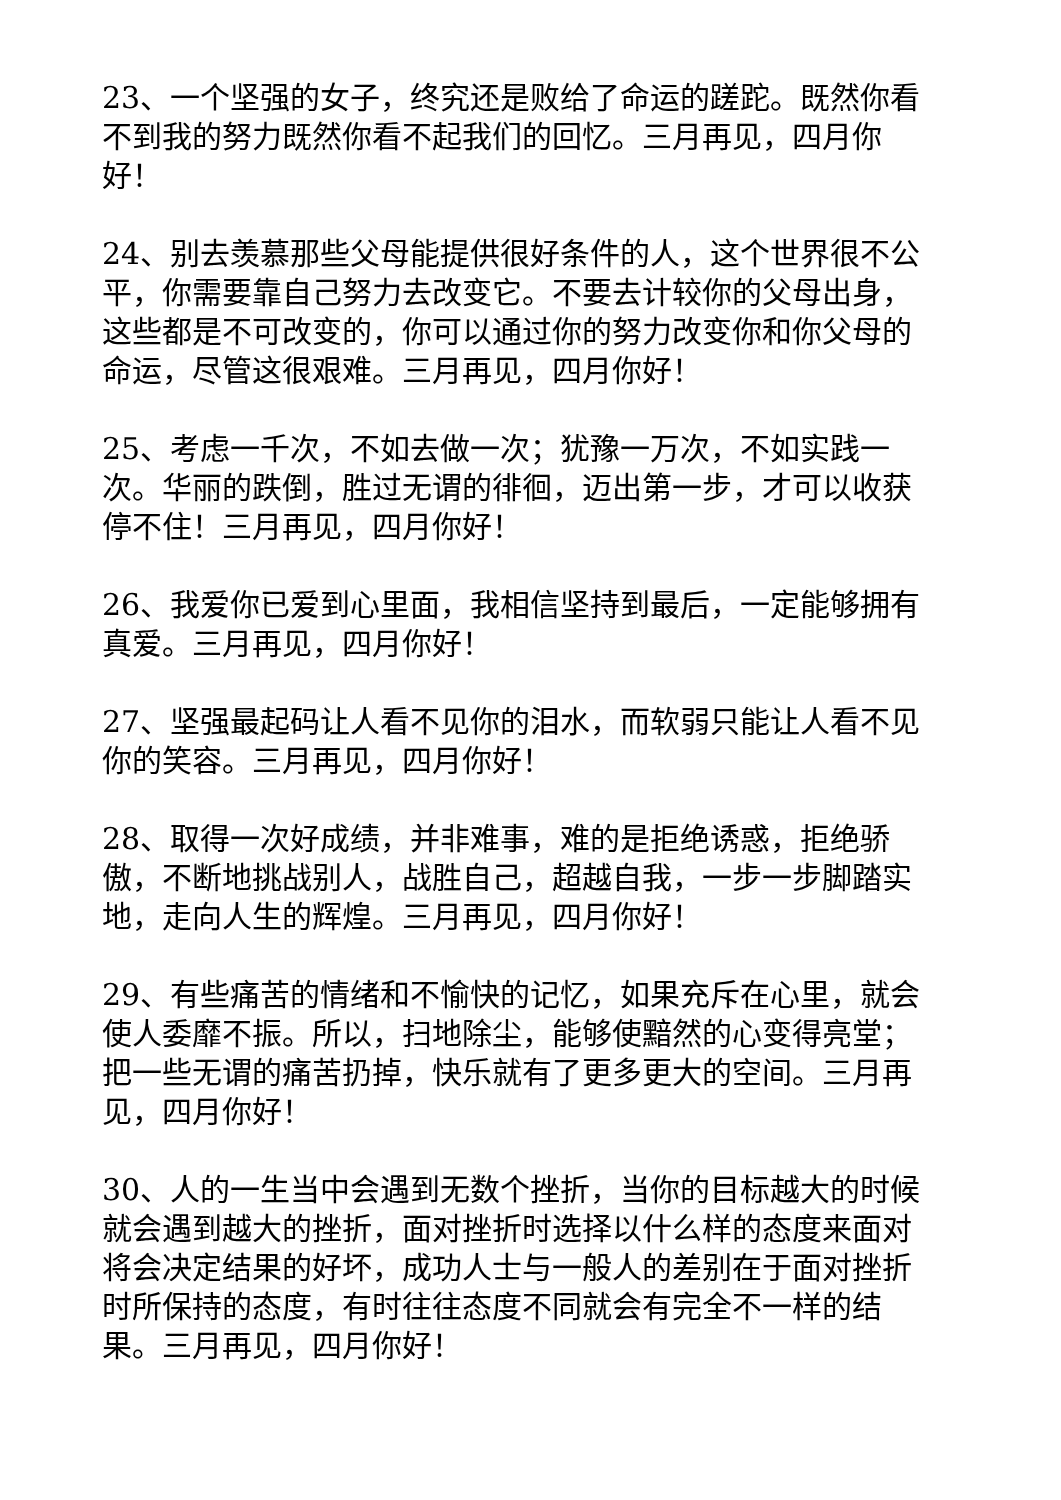23、一个坚强的女子，终究还是败给了命运的蹉跎。既然你看不到我的努力既然你看不起我们的回忆。三月再见，四月你好！
24、别去羡慕那些父母能提供很好条件的人，这个世界很不公平，你需要靠自己努力去改变它。不要去计较你的父母出身，这些都是不可改变的，你可以通过你的努力改变你和你父母的命运，尽管这很艰难。三月再见，四月你好！
25、考虑一千次，不如去做一次；犹豫一万次，不如实践一次。华丽的跌倒，胜过无谓的徘徊，迈出第一步，才可以收获停不住！三月再见，四月你好！
26、我爱你已爱到心里面，我相信坚持到最后，一定能够拥有真爱。三月再见，四月你好！
27、坚强最起码让人看不见你的泪水，而软弱只能让人看不见你的笑容。三月再见，四月你好！
28、取得一次好成绩，并非难事，难的是拒绝诱惑，拒绝骄傲，不断地挑战别人，战胜自己，超越自我，一步一步脚踏实地，走向人生的辉煌。三月再见，四月你好！
29、有些痛苦的情绪和不愉快的记忆，如果充斥在心里，就会使人委靡不振。所以，扫地除尘，能够使黯然的心变得亮堂；把一些无谓的痛苦扔掉，快乐就有了更多更大的空间。三月再见，四月你好！
30、人的一生当中会遇到无数个挫折，当你的目标越大的时候就会遇到越大的挫折，面对挫折时选择以什么样的态度来面对将会决定结果的好坏，成功人士与一般人的差别在于面对挫折时所保持的态度，有时往往态度不同就会有完全不一样的结果。三月再见，四月你好！